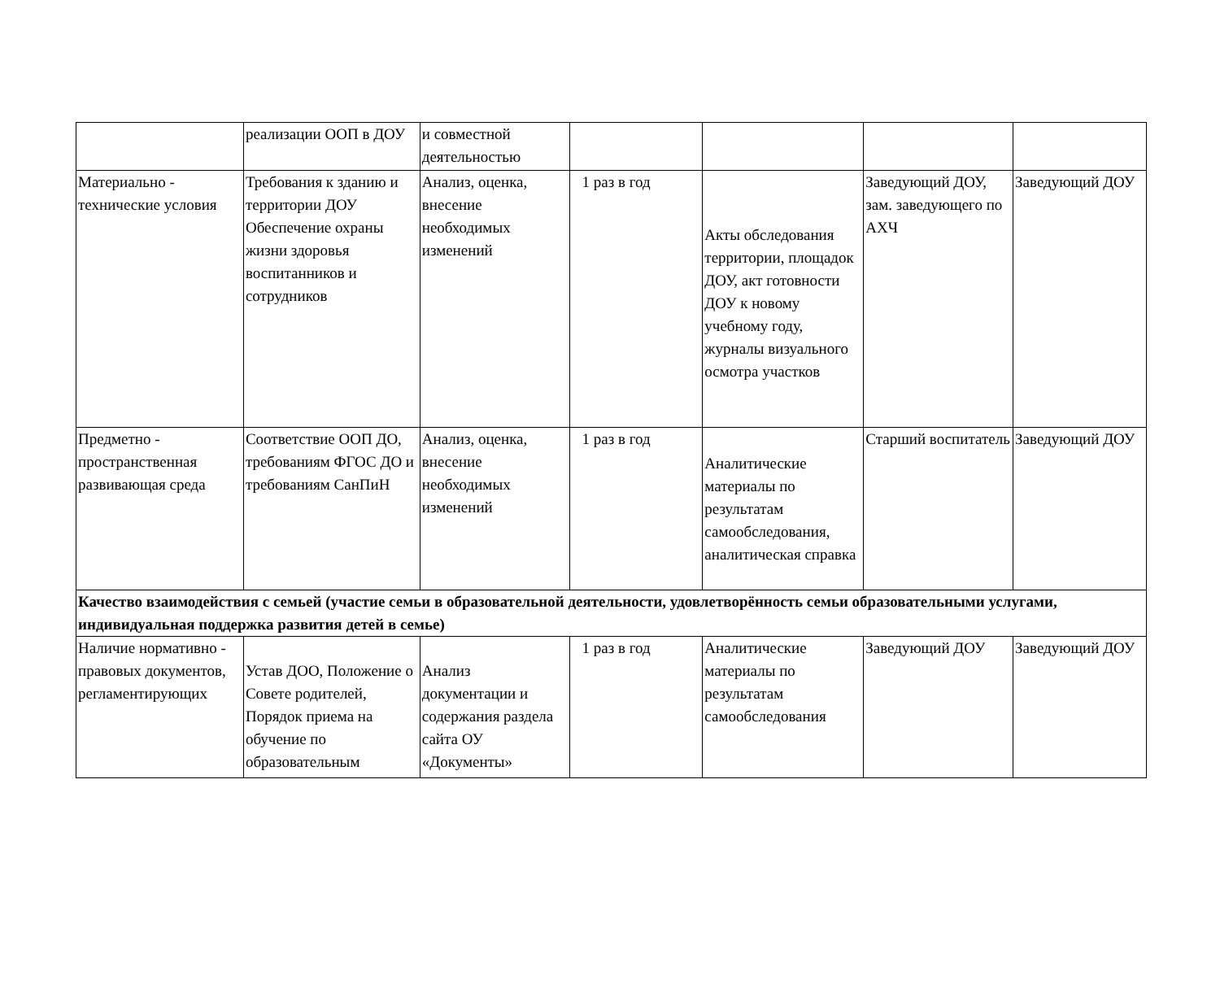| | реализации ООП в ДОУ | и совместной деятельностью | | | | |
| Материально - технические условия | Требования к зданию и территории ДОУ Обеспечение охраны жизни здоровья воспитанников и сотрудников | Анализ, оценка, внесение необходимых изменений | 1 раз в год | Акты обследования территории, площадок ДОУ, акт готовности ДОУ к новому учебному году, журналы визуального осмотра участков | Заведующий ДОУ, зам. заведующего по АХЧ | Заведующий ДОУ |
| Предметно - пространственная развивающая среда | Соответствие ООП ДО, требованиям ФГОС ДО и требованиям СанПиН | Анализ, оценка, внесение необходимых изменений | 1 раз в год | Аналитические материалы по результатам самообследования, аналитическая справка | Старший воспитатель | Заведующий ДОУ |
| Качество взаимодействия с семьей (участие семьи в образовательной деятельности, удовлетворённость семьи образовательными услугами, индивидуальная поддержка развития детей в семье) | | | | | | |
| Наличие нормативно - правовых документов, регламентирующих | Устав ДОО, Положение о Совете родителей, Порядок приема на обучение по образовательным | Анализ документации и содержания раздела сайта ОУ «Документы» | 1 раз в год | Аналитические материалы по результатам самообследования | Заведующий ДОУ | Заведующий ДОУ |